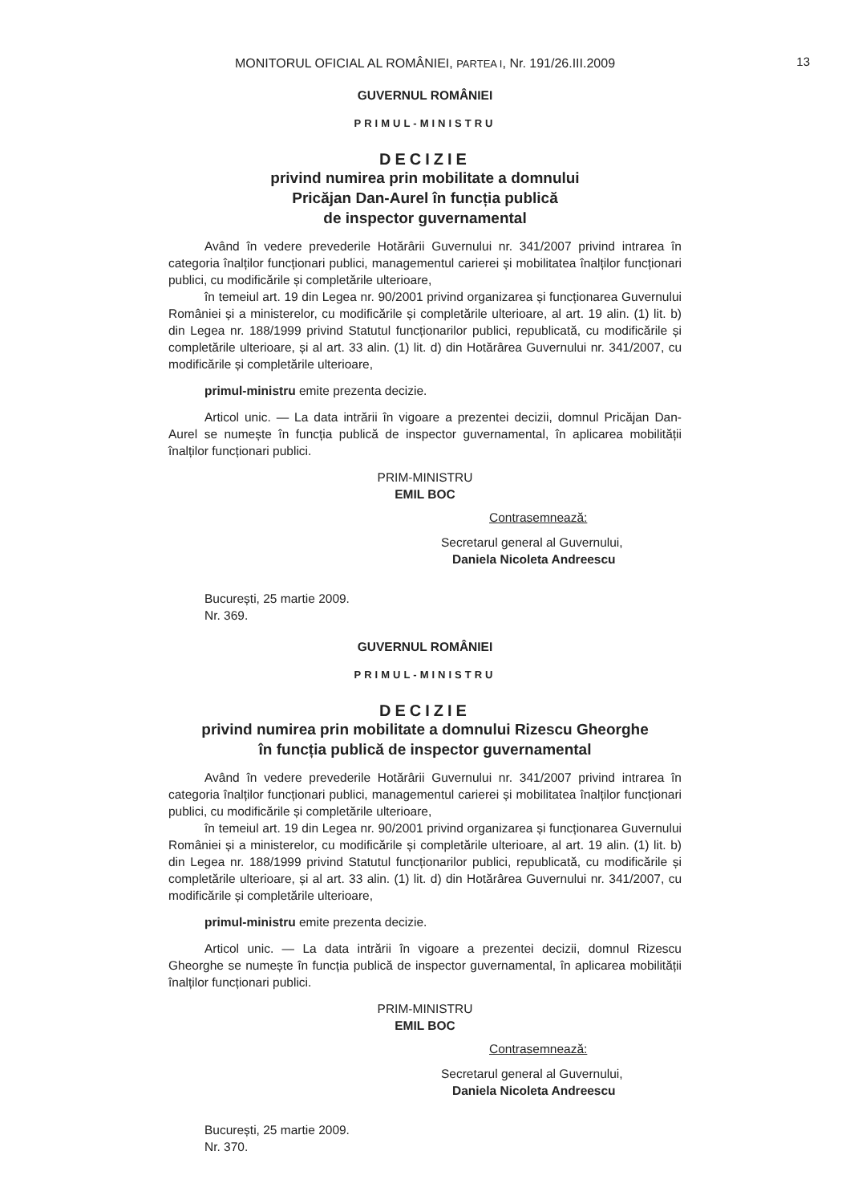MONITORUL OFICIAL AL ROMÂNIEI, PARTEA I, Nr. 191/26.III.2009
13
GUVERNUL ROMÂNIEI
PRIMUL-MINISTRU
DECIZIE
privind numirea prin mobilitate a domnului
Pricăjan Dan-Aurel în funcția publică
de inspector guvernamental
Având în vedere prevederile Hotărârii Guvernului nr. 341/2007 privind intrarea în categoria înalților funcționari publici, managementul carierei și mobilitatea înalților funcționari publici, cu modificările și completările ulterioare,
în temeiul art. 19 din Legea nr. 90/2001 privind organizarea și funcționarea Guvernului României și a ministerelor, cu modificările și completările ulterioare, al art. 19 alin. (1) lit. b) din Legea nr. 188/1999 privind Statutul funcționarilor publici, republicată, cu modificările și completările ulterioare, și al art. 33 alin. (1) lit. d) din Hotărârea Guvernului nr. 341/2007, cu modificările și completările ulterioare,
primul-ministru emite prezenta decizie.
Articol unic. — La data intrării în vigoare a prezentei decizii, domnul Pricăjan Dan-Aurel se numește în funcția publică de inspector guvernamental, în aplicarea mobilității înalților funcționari publici.
PRIM-MINISTRU
EMIL BOC
Contrasemnează:
Secretarul general al Guvernului,
Daniela Nicoleta Andreescu
București, 25 martie 2009.
Nr. 369.
GUVERNUL ROMÂNIEI
PRIMUL-MINISTRU
DECIZIE
privind numirea prin mobilitate a domnului Rizescu Gheorghe
în funcția publică de inspector guvernamental
Având în vedere prevederile Hotărârii Guvernului nr. 341/2007 privind intrarea în categoria înalților funcționari publici, managementul carierei și mobilitatea înalților funcționari publici, cu modificările și completările ulterioare,
în temeiul art. 19 din Legea nr. 90/2001 privind organizarea și funcționarea Guvernului României și a ministerelor, cu modificările și completările ulterioare, al art. 19 alin. (1) lit. b) din Legea nr. 188/1999 privind Statutul funcționarilor publici, republicată, cu modificările și completările ulterioare, și al art. 33 alin. (1) lit. d) din Hotărârea Guvernului nr. 341/2007, cu modificările și completările ulterioare,
primul-ministru emite prezenta decizie.
Articol unic. — La data intrării în vigoare a prezentei decizii, domnul Rizescu Gheorghe se numește în funcția publică de inspector guvernamental, în aplicarea mobilității înalților funcționari publici.
PRIM-MINISTRU
EMIL BOC
Contrasemnează:
Secretarul general al Guvernului,
Daniela Nicoleta Andreescu
București, 25 martie 2009.
Nr. 370.